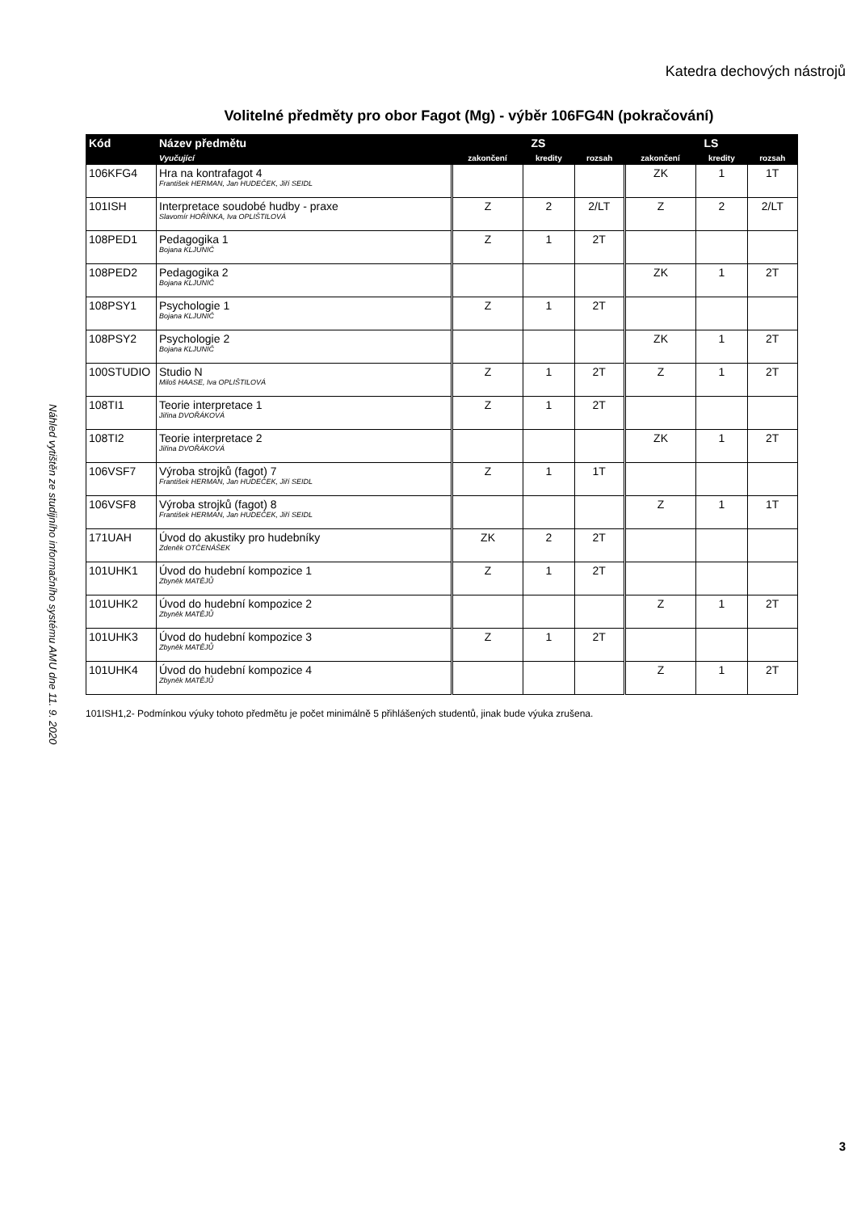Katedra dechových nástrojů
Volitelné předměty pro obor Fagot (Mg) - výběr 106FG4N (pokračování)
| Kód | Název předmětu | ZS | | | LS | | |
| --- | --- | --- | --- | --- | --- | --- | --- |
| | Vyučující | zakončení | kredity | rozsah | zakončení | kredity | rozsah |
| 106KFG4 | Hra na kontrafagot 4 František HERMAN, Jan HUDEČEK, Jiří SEIDL | | | | ZK | 1 | 1T |
| 101ISH | Interpretace soudobé hudby - praxe Slavomír HOŘÍNKA, Iva OPLIŠTILOVÁ | Z | 2 | 2/LT | Z | 2 | 2/LT |
| 108PED1 | Pedagogika 1 Bojana KLJUNIČ | Z | 1 | 2T | | | |
| 108PED2 | Pedagogika 2 Bojana KLJUNIČ | | | | ZK | 1 | 2T |
| 108PSY1 | Psychologie 1 Bojana KLJUNIČ | Z | 1 | 2T | | | |
| 108PSY2 | Psychologie 2 Bojana KLJUNIČ | | | | ZK | 1 | 2T |
| 100STUDIO | Studio N Miloš HAASE, Iva OPLIŠTILOVÁ | Z | 1 | 2T | Z | 1 | 2T |
| 108TI1 | Teorie interpretace 1 Jiřina DVOŘÁKOVÁ | Z | 1 | 2T | | | |
| 108TI2 | Teorie interpretace 2 Jiřina DVOŘÁKOVÁ | | | | ZK | 1 | 2T |
| 106VSF7 | Výroba strojků (fagot) 7 František HERMAN, Jan HUDEČEK, Jiří SEIDL | Z | 1 | 1T | | | |
| 106VSF8 | Výroba strojků (fagot) 8 František HERMAN, Jan HUDEČEK, Jiří SEIDL | | | | Z | 1 | 1T |
| 171UAH | Úvod do akustiky pro hudebníky Zdeněk OTČENÁŠEK | ZK | 2 | 2T | | | |
| 101UHK1 | Úvod do hudební kompozice 1 Zbyněk MATĚJŮ | Z | 1 | 2T | | | |
| 101UHK2 | Úvod do hudební kompozice 2 Zbyněk MATĚJŮ | | | | Z | 1 | 2T |
| 101UHK3 | Úvod do hudební kompozice 3 Zbyněk MATĚJŮ | Z | 1 | 2T | | | |
| 101UHK4 | Úvod do hudební kompozice 4 Zbyněk MATĚJŮ | | | | Z | 1 | 2T |
101ISH1,2- Podmínkou výuky tohoto předmětu je počet minimálně 5 přihlášených studentů, jinak bude výuka zrušena.
Náhled vytištěn ze studijního informačního systému AMU dne 11. 9. 2020
3